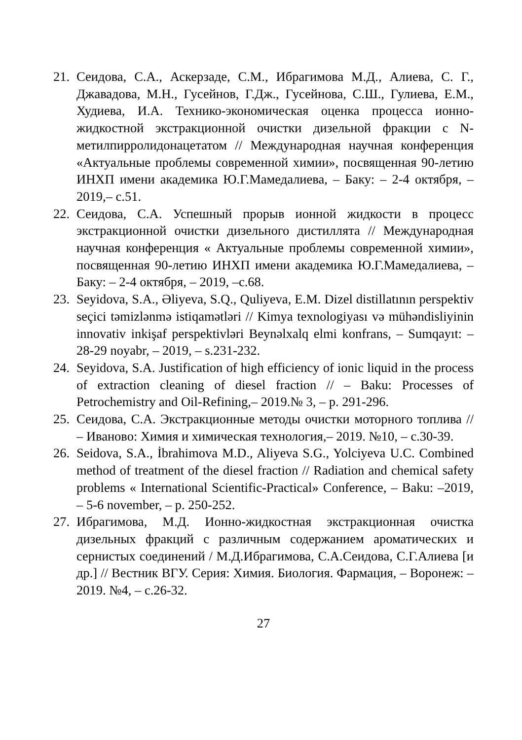21. Сеидова, С.А., Аскерзаде, С.М., Ибрагимова М.Д., Алиева, С. Г., Джавадова, М.Н., Гусейнов, Г.Дж., Гусейнова, С.Ш., Гулиева, Е.М., Худиева, И.А. Технико-экономическая оценка процесса ионно-жидкостной экстракционной очистки дизельной фракции с N-метилпирролидонацетатом // Международная научная конференция «Актуальные проблемы современной химии», посвященная 90-летию ИНХП имени академика Ю.Г.Мамедалиева, – Баку: – 2-4 октября, – 2019,– с.51.
22. Сеидова, С.А. Успешный прорыв ионной жидкости в процесс экстракционной очистки дизельного дистиллята // Международная научная конференция « Актуальные проблемы современной химии», посвященная 90-летию ИНХП имени академика Ю.Г.Мамедалиева, – Баку: – 2-4 октября, – 2019, –с.68.
23. Seyidova, S.A., Əliyeva, S.Q., Quliyeva, E.M. Dizel distillatının perspektiv seçici təmizlənmə istiqamətləri // Kimya texnologiyası və mühəndisliyinin innovativ inkişaf perspektivləri Beynəlxalq elmi konfrans, – Sumqayıt: – 28-29 noyabr, – 2019, – s.231-232.
24. Seyidova, S.A. Justification of high efficiency of ionic liquid in the process of extraction cleaning of diesel fraction // – Baku: Processes of Petrochemistry and Oil-Refining,– 2019.№ 3, – p. 291-296.
25. Сеидова, С.А. Экстракционные методы очистки моторного топлива // – Иваново: Химия и химическая технология,– 2019. №10, – с.30-39.
26. Seidova, S.A., İbrahimova M.D., Aliyeva S.G., Yolciyeva U.C. Combined method of treatment of the diesel fraction // Radiation and chemical safety problems « International Scientific-Practical» Conference, – Baku: –2019, – 5-6 november, – p. 250-252.
27. Ибрагимова, М.Д. Ионно-жидкостная экстракционная очистка дизельных фракций с различным содержанием ароматических и сернистых соединений / М.Д.Ибрагимова, С.А.Сеидова, С.Г.Алиева [и др.] // Вестник ВГУ. Серия: Химия. Биология. Фармация, – Воронеж: – 2019. №4, – с.26-32.
27